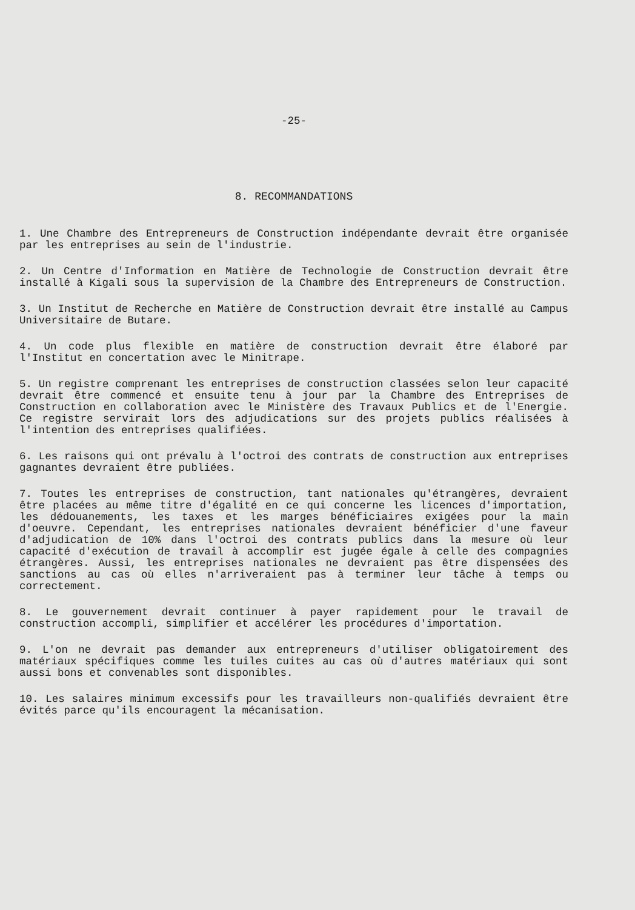-25-
8. RECOMMANDATIONS
1. Une Chambre des Entrepreneurs de Construction indépendante devrait être organisée par les entreprises au sein de l'industrie.
2. Un Centre d'Information en Matière de Technologie de Construction devrait être installé à Kigali sous la supervision de la Chambre des Entrepreneurs de Construction.
3. Un Institut de Recherche en Matière de Construction devrait être installé au Campus Universitaire de Butare.
4. Un code plus flexible en matière de construction devrait être élaboré par l'Institut en concertation avec le Minitrape.
5. Un registre comprenant les entreprises de construction classées selon leur capacité devrait être commencé et ensuite tenu à jour par la Chambre des Entreprises de Construction en collaboration avec le Ministère des Travaux Publics et de l'Energie. Ce registre servirait lors des adjudications sur des projets publics réalisées à l'intention des entreprises qualifiées.
6. Les raisons qui ont prévalu à l'octroi des contrats de construction aux entreprises gagnantes devraient être publiées.
7. Toutes les entreprises de construction, tant nationales qu'étrangères, devraient être placées au même titre d'égalité en ce qui concerne les licences d'importation, les dédouanements, les taxes et les marges bénéficiaires exigées pour la main d'oeuvre. Cependant, les entreprises nationales devraient bénéficier d'une faveur d'adjudication de 10% dans l'octroi des contrats publics dans la mesure où leur capacité d'exécution de travail à accomplir est jugée égale à celle des compagnies étrangères. Aussi, les entreprises nationales ne devraient pas être dispensées des sanctions au cas où elles n'arriveraient pas à terminer leur tâche à temps ou correctement.
8. Le gouvernement devrait continuer à payer rapidement pour le travail de construction accompli, simplifier et accélérer les procédures d'importation.
9. L'on ne devrait pas demander aux entrepreneurs d'utiliser obligatoirement des matériaux spécifiques comme les tuiles cuites au cas où d'autres matériaux qui sont aussi bons et convenables sont disponibles.
10. Les salaires minimum excessifs pour les travailleurs non-qualifiés devraient être évités parce qu'ils encouragent la mécanisation.